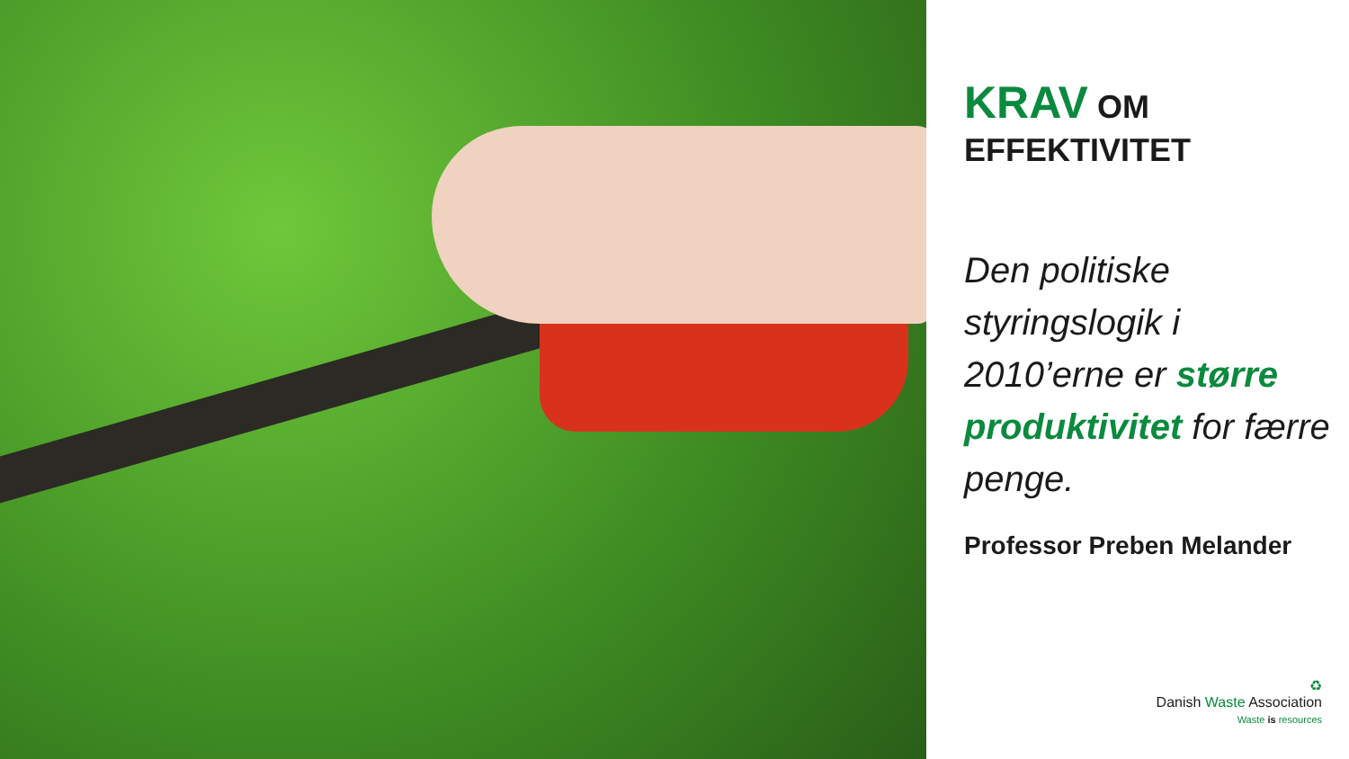KRAV OM
EFFEKTIVITET
Den politiske styringslogik i 2010’erne er større produktivitet for færre penge.
Professor Preben Melander
♻
Danish Waste Association
Waste is resources